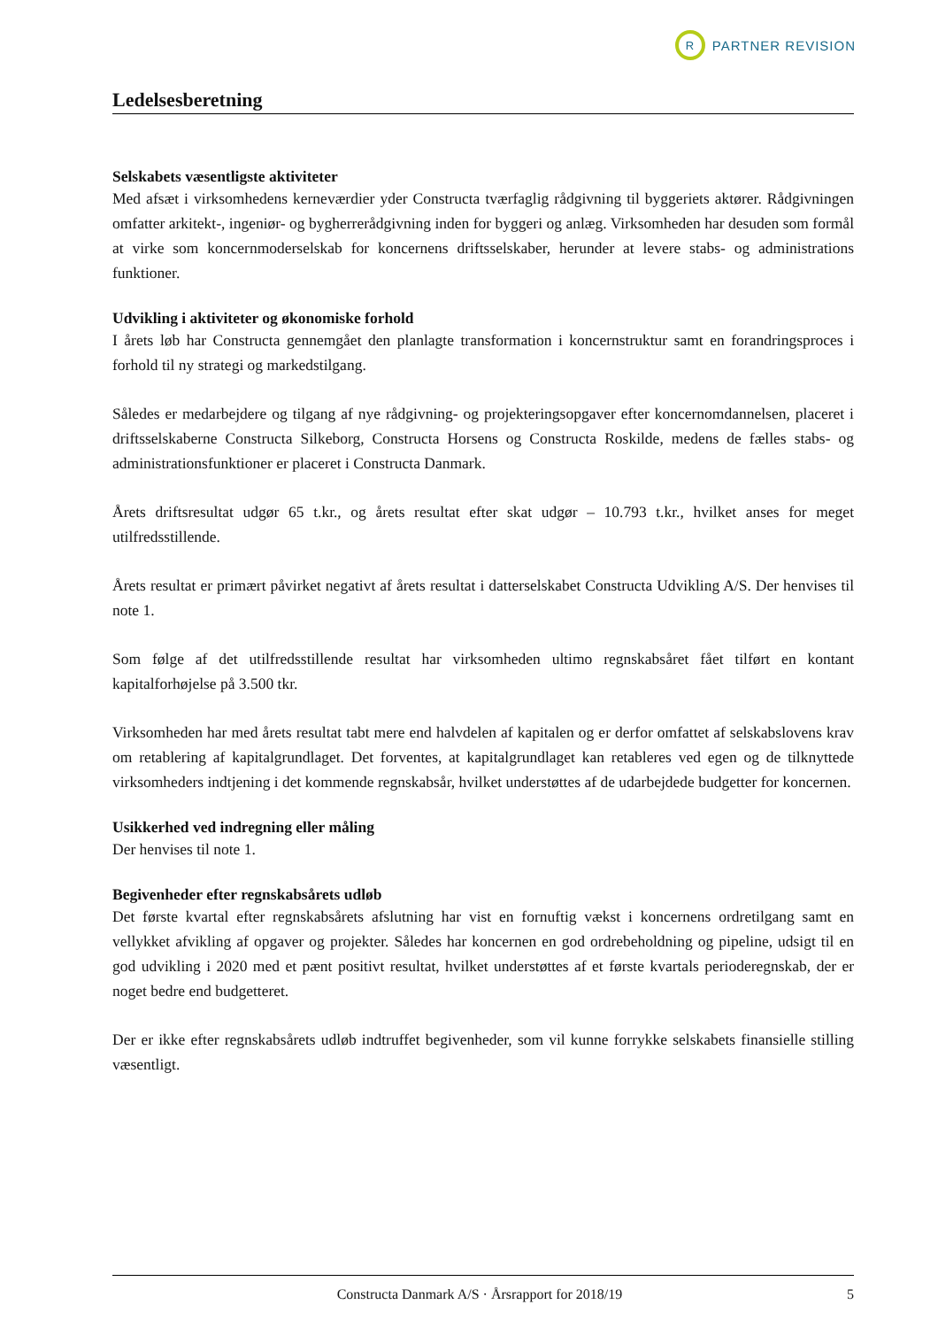R
PARTNER REVISION
Ledelsesberetning
Selskabets væsentligste aktiviteter
Med afsæt i virksomhedens kerneværdier yder Constructa tværfaglig rådgivning til byggeriets aktører. Rådgivningen omfatter arkitekt-, ingeniør- og bygherrerådgivning inden for byggeri og anlæg. Virksomheden har desuden som formål at virke som koncernmoderselskab for koncernens driftsselskaber, herunder at levere stabs- og administrations funktioner.
Udvikling i aktiviteter og økonomiske forhold
I årets løb har Constructa gennemgået den planlagte transformation i koncernstruktur samt en forandringsproces i forhold til ny strategi og markedstilgang.
Således er medarbejdere og tilgang af nye rådgivning- og projekteringsopgaver efter koncernomdannelsen, placeret i driftsselskaberne Constructa Silkeborg, Constructa Horsens og Constructa Roskilde, medens de fælles stabs- og administrationsfunktioner er placeret i Constructa Danmark.
Årets driftsresultat udgør 65 t.kr., og årets resultat efter skat udgør – 10.793 t.kr., hvilket anses for meget utilfredsstillende.
Årets resultat er primært påvirket negativt af årets resultat i datterselskabet Constructa Udvikling A/S. Der henvises til note 1.
Som følge af det utilfredsstillende resultat har virksomheden ultimo regnskabsåret fået tilført en kontant kapitalforhøjelse på 3.500 tkr.
Virksomheden har med årets resultat tabt mere end halvdelen af kapitalen og er derfor omfattet af selskabslovens krav om retablering af kapitalgrundlaget. Det forventes, at kapitalgrundlaget kan retableres ved egen og de tilknyttede virksomheders indtjening i det kommende regnskabsår, hvilket understøttes af de udarbejdede budgetter for koncernen.
Usikkerhed ved indregning eller måling
Der henvises til note 1.
Begivenheder efter regnskabsårets udløb
Det første kvartal efter regnskabsårets afslutning har vist en fornuftig vækst i koncernens ordretilgang samt en vellykket afvikling af opgaver og projekter. Således har koncernen en god ordrebeholdning og pipeline, udsigt til en god udvikling i 2020 med et pænt positivt resultat, hvilket understøttes af et første kvartals perioderegnskab, der er noget bedre end budgetteret.
Der er ikke efter regnskabsårets udløb indtruffet begivenheder, som vil kunne forrykke selskabets finansielle stilling væsentligt.
Constructa Danmark A/S · Årsrapport for 2018/19 5